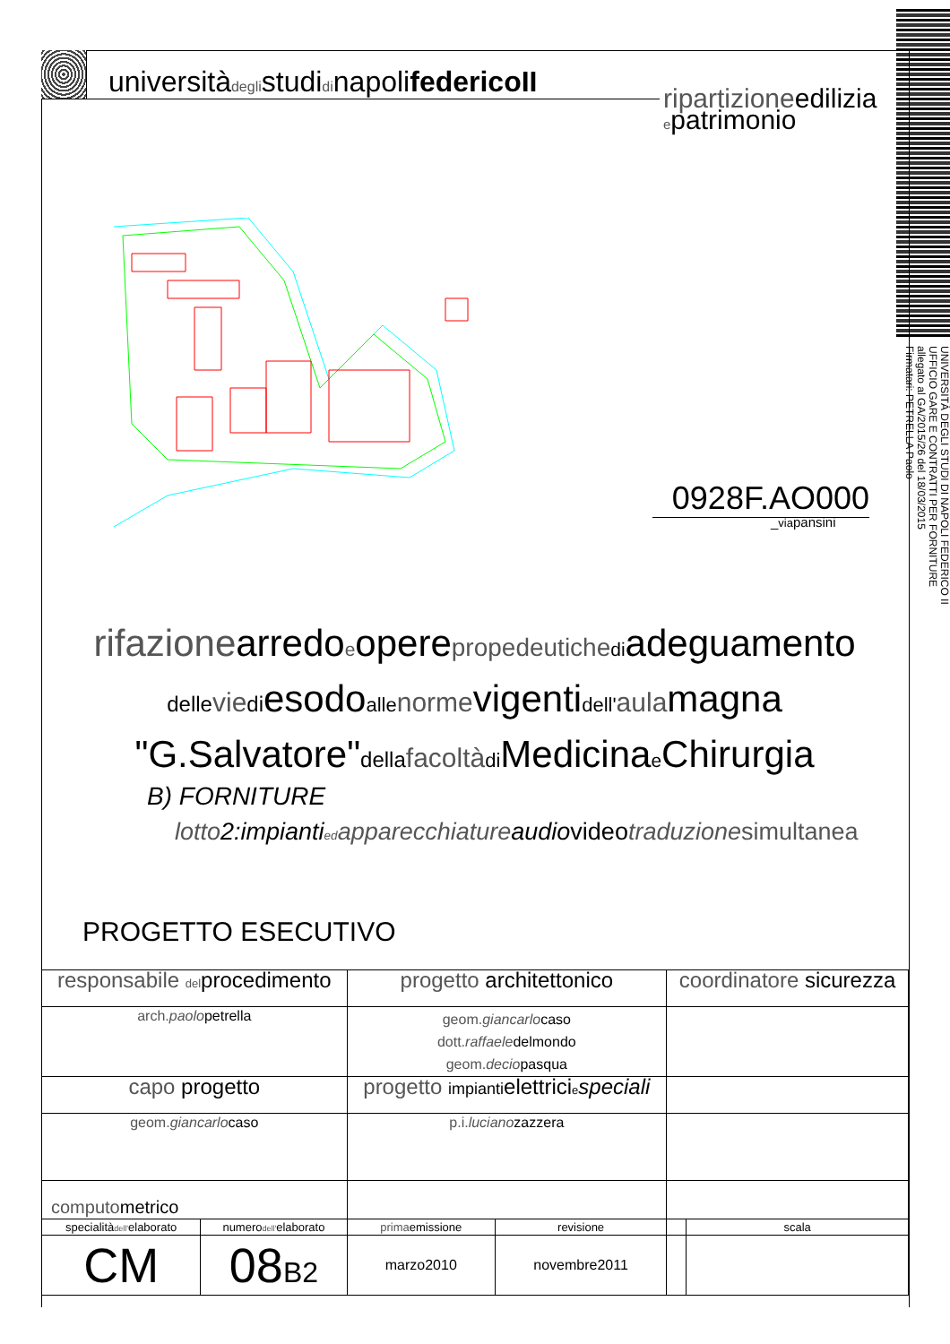universitàdeglistudidinapolifedericoII
ripartizioneedilizia
epatrimonio
0928F.AO000
_viapansini
rifazionearredoeoperepropedeutiche diadeguamento
delle vie diesodoalle normevigentidell'aulamagna
"G.Salvatore"della facoltà di Medicinae Chirurgia
B) FORNITURE
lotto2:impiantied apparecchiatureaudiovideo traduzione simultanea
PROGETTO ESECUTIVO
| responsabile del procedimento | | progetto architettonico | | coordinatore sicurezza | |
| arch. paolo petrella | | geom. giancarlo caso dott. raffaele delmondo geom. decio pasqua | | | |
| capo progetto | | progetto impianti elettrici e speciali | | | |
| geom. giancarlo caso | | p.i. luciano zazzera | | | |
| computo metrico | | | | | |
| specialità dell' elaborato | numero dell' elaborato | prima emissione | revisione | | scala |
| CM | 08 B2 | marzo2010 | novembre2011 | | |
UNIVERSITÀ DEGLI STUDI DI NAPOLI FEDERICO II
UFFICIO GARE E CONTRATTI PER FORNITURE
allegato al GA/2015/26 del 18/03/2015
Firmatari: PETRELLA Paolo